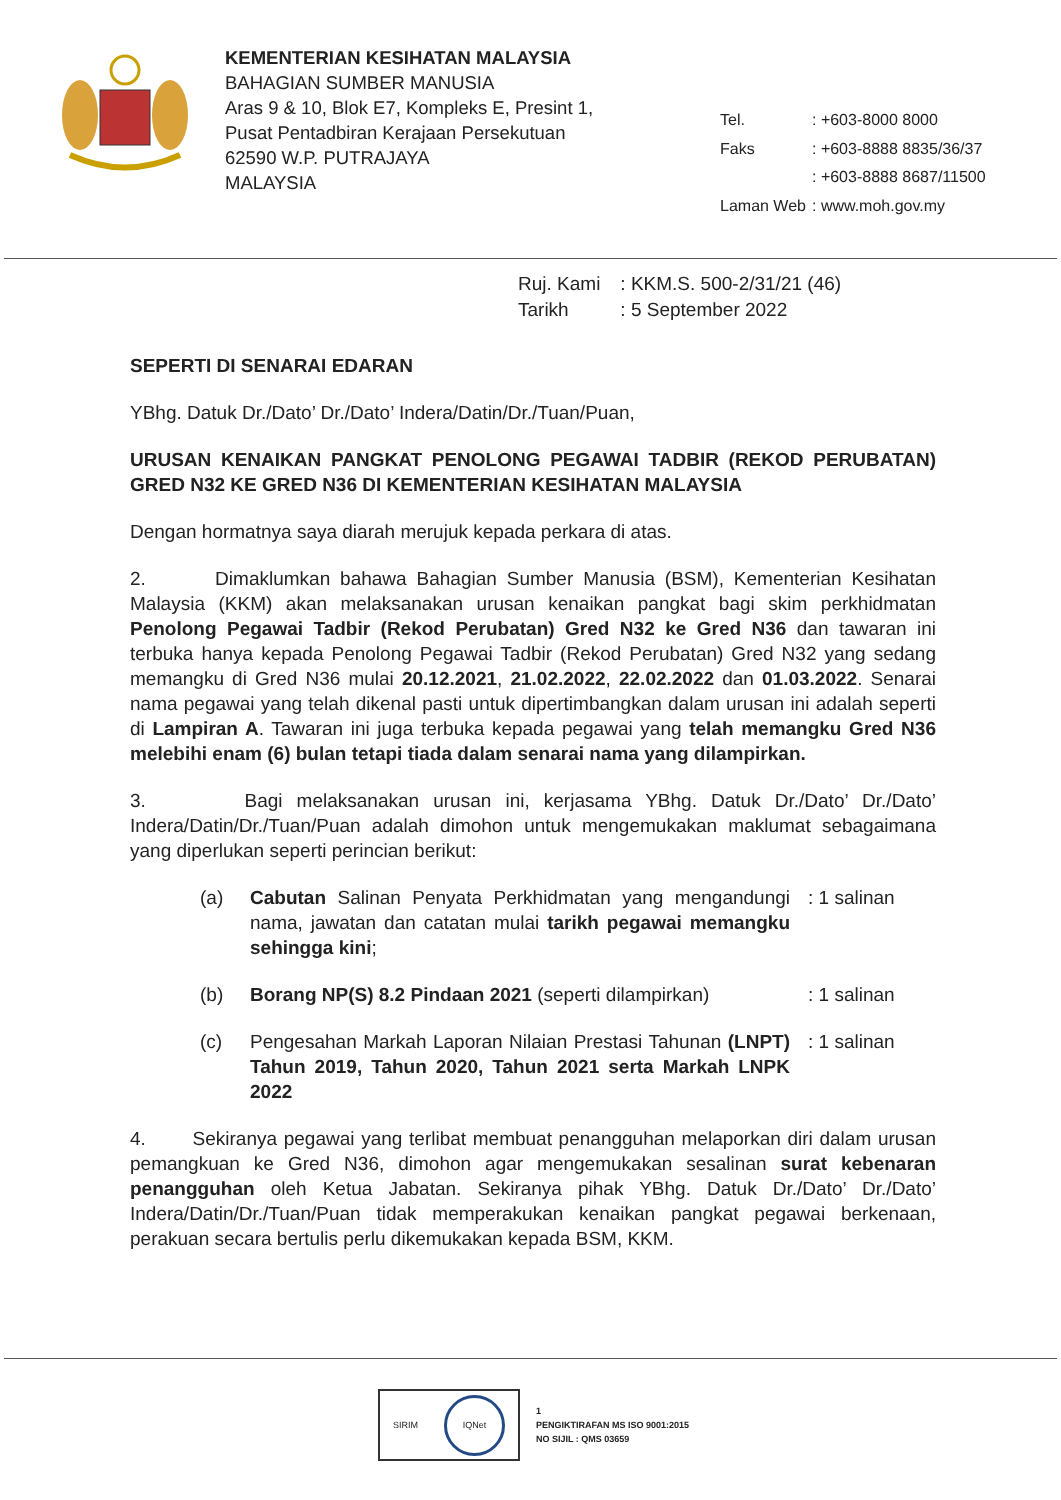KEMENTERIAN KESIHATAN MALAYSIA
BAHAGIAN SUMBER MANUSIA
Aras 9 & 10, Blok E7, Kompleks E, Presint 1,
Pusat Pentadbiran Kerajaan Persekutuan
62590 W.P. PUTRAJAYA
MALAYSIA
| Tel. | : +603-8000 8000 |
| Faks | : +603-8888 8835/36/37 |
| | : +603-8888 8687/11500 |
| Laman Web | : www.moh.gov.my |
| Ruj. Kami | : KKM.S. 500-2/31/21 (46) |
| Tarikh | : 5 September 2022 |
SEPERTI DI SENARAI EDARAN
YBhg. Datuk Dr./Dato’ Dr./Dato’ Indera/Datin/Dr./Tuan/Puan,
URUSAN KENAIKAN PANGKAT PENOLONG PEGAWAI TADBIR (REKOD PERUBATAN) GRED N32 KE GRED N36 DI KEMENTERIAN KESIHATAN MALAYSIA
Dengan hormatnya saya diarah merujuk kepada perkara di atas.
2. Dimaklumkan bahawa Bahagian Sumber Manusia (BSM), Kementerian Kesihatan Malaysia (KKM) akan melaksanakan urusan kenaikan pangkat bagi skim perkhidmatan Penolong Pegawai Tadbir (Rekod Perubatan) Gred N32 ke Gred N36 dan tawaran ini terbuka hanya kepada Penolong Pegawai Tadbir (Rekod Perubatan) Gred N32 yang sedang memangku di Gred N36 mulai 20.12.2021, 21.02.2022, 22.02.2022 dan 01.03.2022. Senarai nama pegawai yang telah dikenal pasti untuk dipertimbangkan dalam urusan ini adalah seperti di Lampiran A. Tawaran ini juga terbuka kepada pegawai yang telah memangku Gred N36 melebihi enam (6) bulan tetapi tiada dalam senarai nama yang dilampirkan.
3. Bagi melaksanakan urusan ini, kerjasama YBhg. Datuk Dr./Dato’ Dr./Dato’ Indera/Datin/Dr./Tuan/Puan adalah dimohon untuk mengemukakan maklumat sebagaimana yang diperlukan seperti perincian berikut:
(a) Cabutan Salinan Penyata Perkhidmatan yang mengandungi nama, jawatan dan catatan mulai tarikh pegawai memangku sehingga kini;: 1 salinan
(b) Borang NP(S) 8.2 Pindaan 2021 (seperti dilampirkan): 1 salinan
(c) Pengesahan Markah Laporan Nilaian Prestasi Tahunan (LNPT) Tahun 2019, Tahun 2020, Tahun 2021 serta Markah LNPK 2022: 1 salinan
4. Sekiranya pegawai yang terlibat membuat penangguhan melaporkan diri dalam urusan pemangkuan ke Gred N36, dimohon agar mengemukakan sesalinan surat kebenaran penangguhan oleh Ketua Jabatan. Sekiranya pihak YBhg. Datuk Dr./Dato’ Dr./Dato’ Indera/Datin/Dr./Tuan/Puan tidak memperakukan kenaikan pangkat pegawai berkenaan, perakuan secara bertulis perlu dikemukakan kepada BSM, KKM.
SIRIM IQNet
1
PENGIKTIRAFAN MS ISO 9001:2015
NO SIJIL : QMS 03659